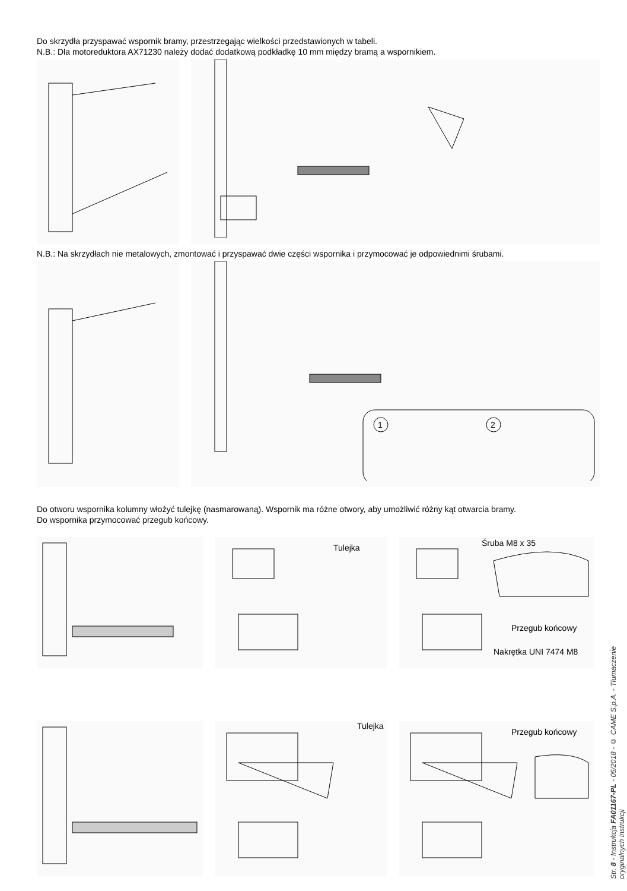Do skrzydła przyspawać wspornik bramy, przestrzegając wielkości przedstawionych w tabeli.
N.B.: Dla motoreduktora AX71230 należy dodać dodatkową podkładkę 10 mm między bramą a wspornikiem.
N.B.: Na skrzydłach nie metalowych, zmontować i przyspawać dwie części wspornika i przymocować je odpowiednimi śrubami.
1
2
Do otworu wspornika kolumny włożyć tulejkę (nasmarowaną). Wspornik ma różne otwory, aby umożliwić różny kąt otwarcia bramy.
Do wspornika przymocować przegub końcowy.
Tulejka
Śruba M8 x 35
Przegub końcowy
Nakrętka UNI 7474 M8
Tulejka
Przegub końcowy
Str. 8 - Instrukcja FA01167-PL - 05/2018 - © CAME S.p.A. - Tłumaczenie oryginalnych instrukcji